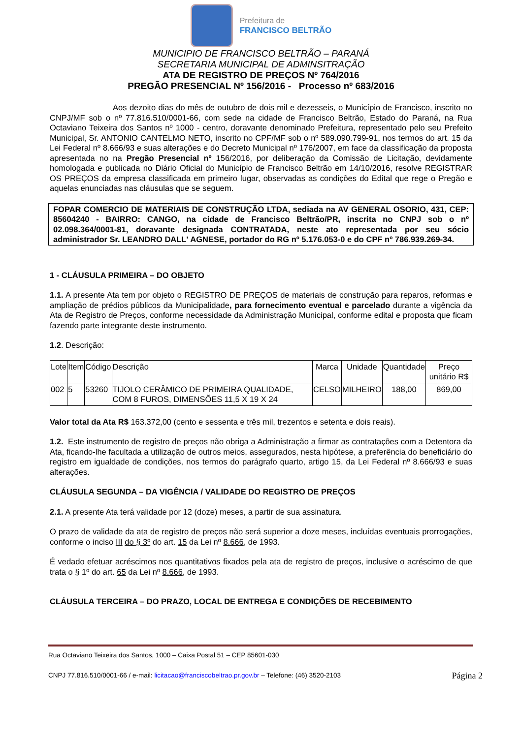Prefeitura de
FRANCISCO BELTRÃO
MUNICIPIO DE FRANCISCO BELTRÃO – PARANÁ
SECRETARIA MUNICIPAL DE ADMINSITRAÇÃO
ATA DE REGISTRO DE PREÇOS Nº 764/2016
PREGÃO PRESENCIAL Nº 156/2016 - Processo nº 683/2016
Aos dezoito dias do mês de outubro de dois mil e dezesseis, o Município de Francisco, inscrito no CNPJ/MF sob o nº 77.816.510/0001-66, com sede na cidade de Francisco Beltrão, Estado do Paraná, na Rua Octaviano Teixeira dos Santos nº 1000 - centro, doravante denominado Prefeitura, representado pelo seu Prefeito Municipal, Sr. ANTONIO CANTELMO NETO, inscrito no CPF/MF sob o nº 589.090.799-91, nos termos do art. 15 da Lei Federal nº 8.666/93 e suas alterações e do Decreto Municipal nº 176/2007, em face da classificação da proposta apresentada no na Pregão Presencial nº 156/2016, por deliberação da Comissão de Licitação, devidamente homologada e publicada no Diário Oficial do Município de Francisco Beltrão em 14/10/2016, resolve REGISTRAR OS PREÇOS da empresa classificada em primeiro lugar, observadas as condições do Edital que rege o Pregão e aquelas enunciadas nas cláusulas que se seguem.
FOPAR COMERCIO DE MATERIAIS DE CONSTRUÇÃO LTDA, sediada na AV GENERAL OSORIO, 431, CEP: 85604240 - BAIRRO: CANGO, na cidade de Francisco Beltrão/PR, inscrita no CNPJ sob o nº 02.098.364/0001-81, doravante designada CONTRATADA, neste ato representada por seu sócio administrador Sr. LEANDRO DALL' AGNESE, portador do RG nº 5.176.053-0 e do CPF nº 786.939.269-34.
1 - CLÁUSULA PRIMEIRA – DO OBJETO
1.1. A presente Ata tem por objeto o REGISTRO DE PREÇOS de materiais de construção para reparos, reformas e ampliação de prédios públicos da Municipalidade, para fornecimento eventual e parcelado durante a vigência da Ata de Registro de Preços, conforme necessidade da Administração Municipal, conforme edital e proposta que ficam fazendo parte integrante deste instrumento.
1.2. Descrição:
| Lote | Item | Código | Descrição | Marca | Unidade | Quantidade | Preço unitário R$ |
| --- | --- | --- | --- | --- | --- | --- | --- |
| 002 | 5 | 53260 | TIJOLO CERÂMICO DE PRIMEIRA QUALIDADE, COM 8 FUROS, DIMENSÕES 11,5 X 19 X 24 | CELSO | MILHEIRO | 188,00 | 869,00 |
Valor total da Ata R$ 163.372,00 (cento e sessenta e três mil, trezentos e setenta e dois reais).
1.2. Este instrumento de registro de preços não obriga a Administração a firmar as contratações com a Detentora da Ata, ficando-lhe facultada a utilização de outros meios, assegurados, nesta hipótese, a preferência do beneficiário do registro em igualdade de condições, nos termos do parágrafo quarto, artigo 15, da Lei Federal nº 8.666/93 e suas alterações.
CLÁUSULA SEGUNDA – DA VIGÊNCIA / VALIDADE DO REGISTRO DE PREÇOS
2.1. A presente Ata terá validade por 12 (doze) meses, a partir de sua assinatura.
O prazo de validade da ata de registro de preços não será superior a doze meses, incluídas eventuais prorrogações, conforme o inciso III do § 3º do art. 15 da Lei nº 8.666, de 1993.
É vedado efetuar acréscimos nos quantitativos fixados pela ata de registro de preços, inclusive o acréscimo de que trata o § 1º do art. 65 da Lei nº 8.666, de 1993.
CLÁUSULA TERCEIRA – DO PRAZO, LOCAL DE ENTREGA E CONDIÇÕES DE RECEBIMENTO
Rua Octaviano Teixeira dos Santos, 1000 – Caixa Postal 51 – CEP 85601-030
Página 2 CNPJ 77.816.510/0001-66 / e-mail: licitacao@franciscobeltrao.pr.gov.br – Telefone: (46) 3520-2103